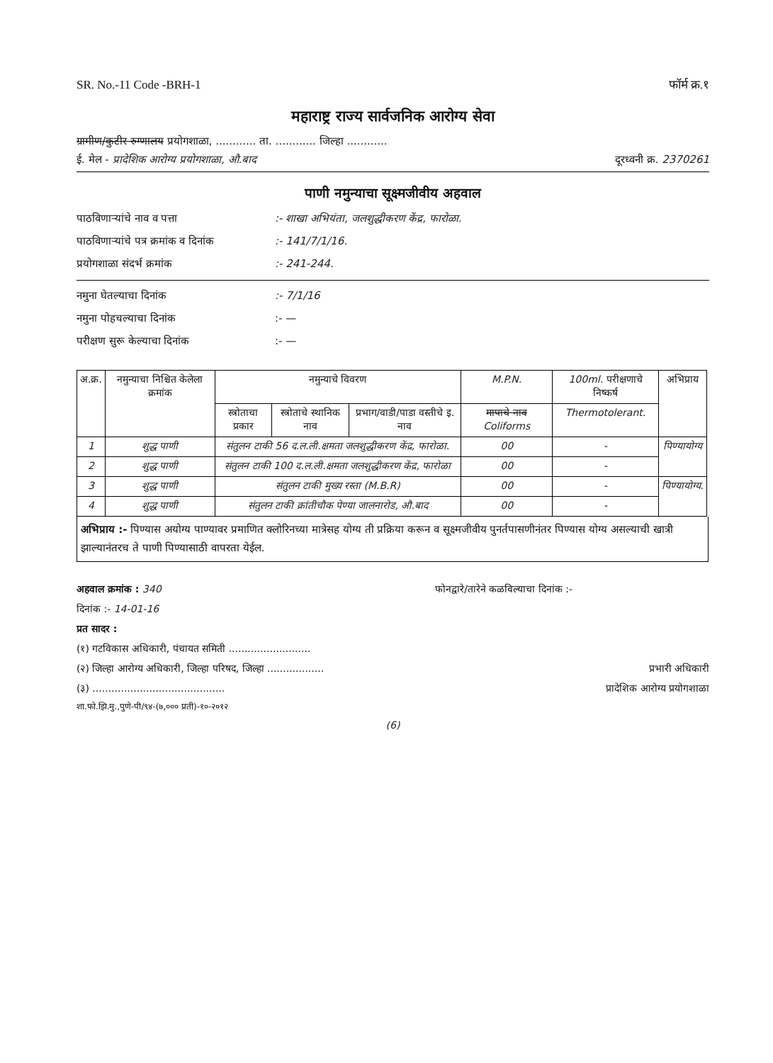SR. No.-11 Code -BRH-1 फॉर्म क्र.१
महाराष्ट्र राज्य सार्वजनिक आरोग्य सेवा
ग्रामीण/कुटीर रुग्णालय प्रयोगशाळा, ............ ता. ............ जिल्हा ............
ई. मेल - प्रादेशिक आरोग्य प्रयोगशाळा, औ.बाद दूरध्वनी क्र. 2370261
पाणी नमुन्याचा सूक्ष्मजीवीय अहवाल
पाठविणाऱ्यांचे नाव व पत्ता:- शाखा अभियंता, जलशुद्धीकरण केंद्र, फारोळा.
पाठविणाऱ्यांचे पत्र क्रमांक व दिनांक:- 141/7/1/16.
प्रयोगशाळा संदर्भ क्रमांक:- 241-244.
नमुना घेतल्याचा दिनांक:- 7/1/16
नमुना पोहचल्याचा दिनांक:- —
परीक्षण सुरू केल्याचा दिनांक:- —
| अ.क्र. | नमुन्याचा निश्चित केलेला क्रमांक | नमुन्याचे विवरण | | | M.P.N. | 100ml. परीक्षणाचे निष्कर्ष | अभिप्राय |
| --- | --- | --- | --- | --- | --- | --- | --- |
| | | स्त्रोताचा प्रकार | स्त्रोताचे स्थानिक नाव | प्रभाग/वाडी/पाडा वस्तीचे इ. नाव | मापाचे नाव Coliforms | Thermotolerant. | |
| 1 | शुद्ध पाणी | संतुलन टाकी 56 द.ल.ली.क्षमता जलशुद्धीकरण केंद्र, फारोळा. | | | 00 | - | पिण्यायोग्य |
| 2 | शुद्ध पाणी | संतुलन टाकी 100 द.ल.ली.क्षमता जलशुद्धीकरण केंद्र, फारोळा | | | 00 | - | |
| 3 | शुद्ध पाणी | संतुलन टाकी मुख्य रस्ता (M.B.R) | | | 00 | - | पिण्यायोग्य. |
| 4 | शुद्ध पाणी | संतुलन टाकी क्रांतीचौक पेण्या जालनारोड, औ.बाद | | | 00 | - | |
अभिप्राय :- पिण्यास अयोग्य पाण्यावर प्रमाणित क्लोरिनच्या मात्रेसह योग्य ती प्रक्रिया करून व सूक्ष्मजीवीय पुनर्तपासणीनंतर पिण्यास योग्य असल्याची खात्री झाल्यानंतरच ते पाणी पिण्यासाठी वापरता येईल.
अहवाल क्रमांक : 340 फोनद्वारे/तारेने कळविल्याचा दिनांक :-
दिनांक :- 14-01-16
प्रत सादर :
(१) गटविकास अधिकारी, पंचायत समिती ..........................
(२) जिल्हा आरोग्य अधिकारी, जिल्हा परिषद, जिल्हा .................. प्रभारी अधिकारी
(३) .......................................... प्रादेशिक आरोग्य प्रयोगशाळा
शा.फो.झि.मु.,पुणे-पी/९४-(७,००० प्रती)-१०-२०१२
(6)